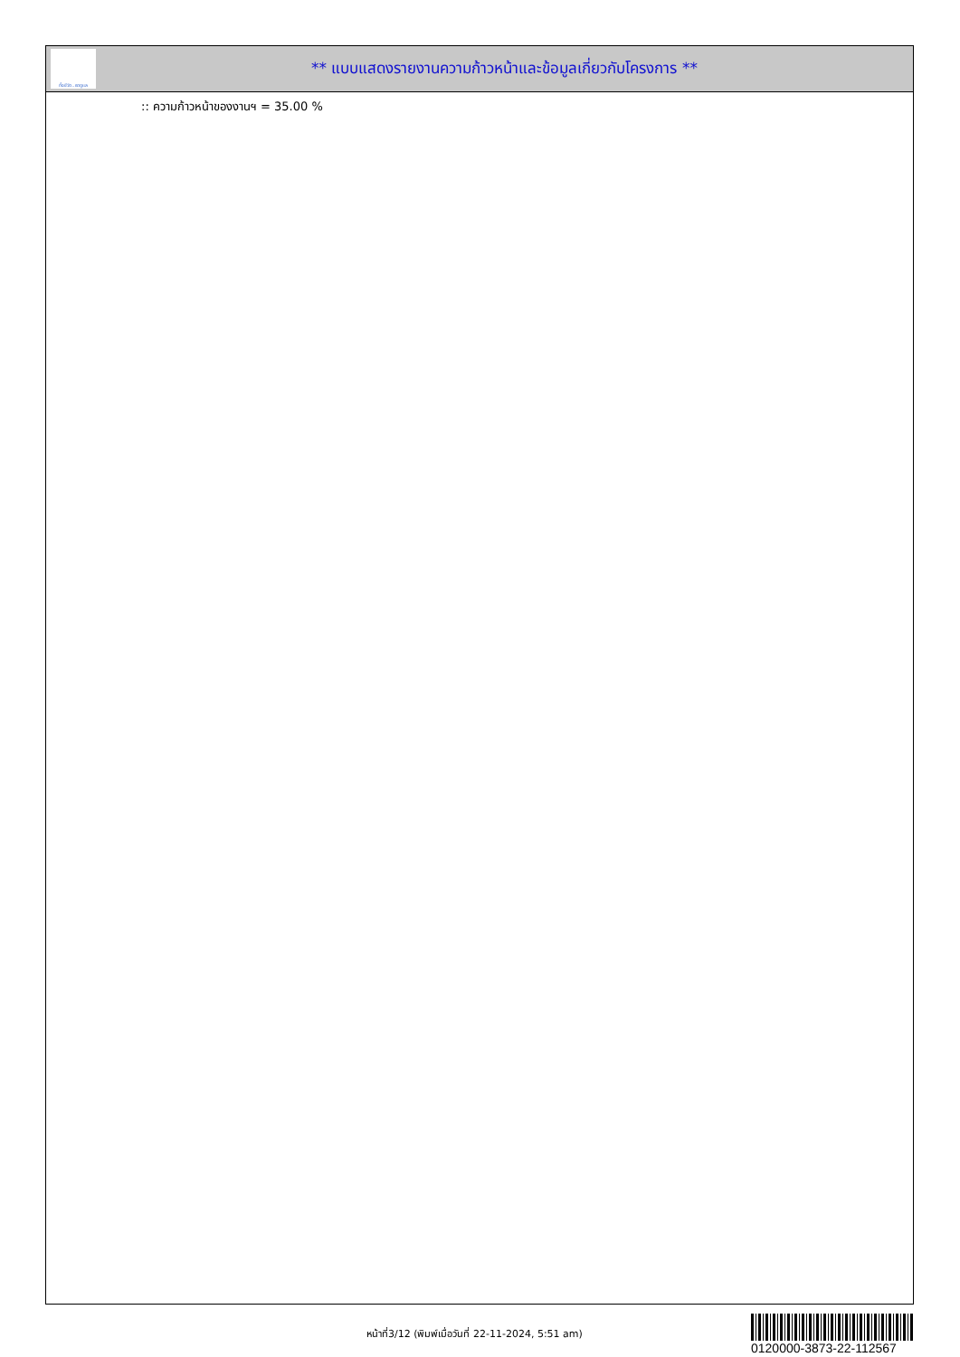ทั้งชีวิต..เราดูแล
** แบบแสดงรายงานความก้าวหน้าและข้อมูลเกี่ยวกับโครงการ **
:: ความก้าวหน้าของงานฯ = 35.00 %
หน้าที่3/12 (พิมพ์เมื่อวันที่ 22-11-2024, 5:51 am)
0120000-3873-22-112567